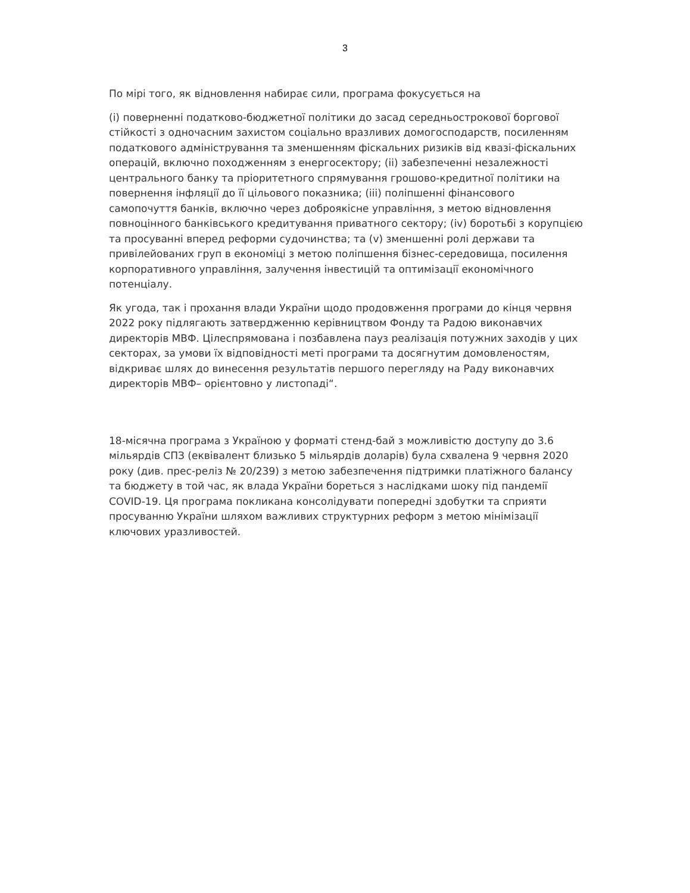3
По мірі того, як відновлення набирає сили, програма фокусується на
(i) поверненні податково-бюджетної політики до засад середньострокової боргової стійкості з одночасним захистом соціально вразливих домогосподарств, посиленням податкового адміністрування та зменшенням фіскальних ризиків від квазі-фіскальних операцій, включно походженням з енергосектору; (ii) забезпеченні незалежності центрального банку та пріоритетного спрямування грошово-кредитної політики на повернення інфляції до її цільового показника; (iii) поліпшенні фінансового самопочуття банків, включно через доброякісне управління, з метою відновлення повноцінного банківського кредитування приватного сектору; (iv) боротьбі з корупцією та просуванні вперед реформи судочинства; та (v) зменшенні ролі держави та привілейованих груп в економіці з метою поліпшення бізнес-середовища, посилення корпоративного управління, залучення інвестицій та оптимізації економічного потенціалу.
Як угода, так і прохання влади України щодо продовження програми до кінця червня 2022 року підлягають затвердженню керівництвом Фонду та Радою виконавчих директорів МВФ. Цілеспрямована і позбавлена пауз реалізація потужних заходів у цих секторах, за умови їх відповідності меті програми та досягнутим домовленостям, відкриває шлях до винесення результатів першого перегляду на Раду виконавчих директорів МВФ– орієнтовно у листопаді“.
18-місячна програма з Україною у форматі стенд-бай з можливістю доступу до 3.6 мільярдів СПЗ (еквівалент близько 5 мільярдів доларів) була схвалена 9 червня 2020 року (див. прес-реліз № 20/239) з метою забезпечення підтримки платіжного балансу та бюджету в той час, як влада України бореться з наслідками шоку під пандемії COVID-19. Ця програма покликана консолідувати попередні здобутки та сприяти просуванню України шляхом важливих структурних реформ з метою мінімізації ключових уразливостей.